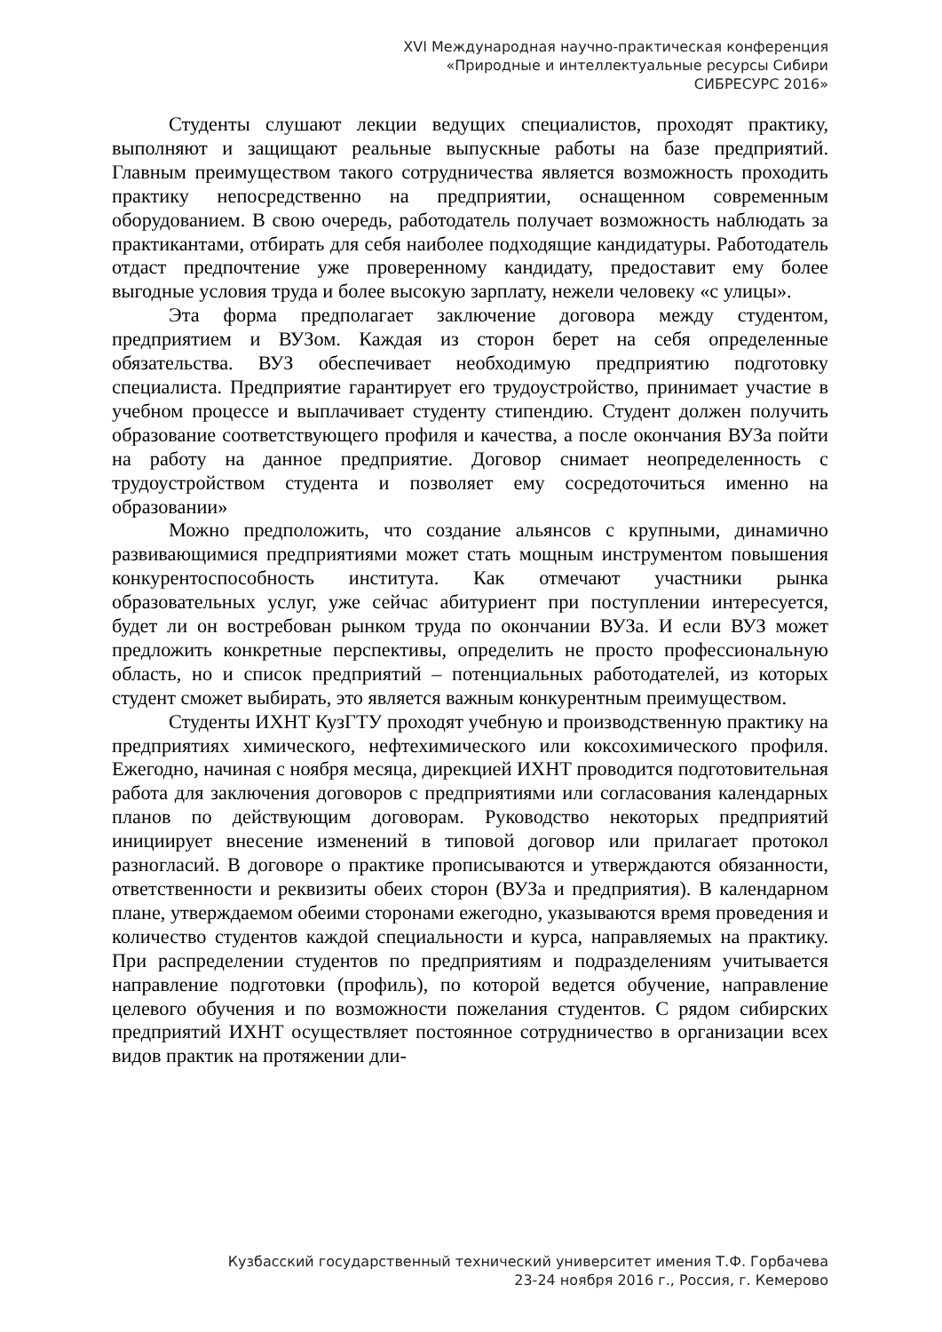XVI Международная научно-практическая конференция
«Природные и интеллектуальные ресурсы Сибири
СИБРЕСУРС 2016»
Студенты слушают лекции ведущих специалистов, проходят практику, выполняют и защищают реальные выпускные работы на базе предприятий. Главным преимуществом такого сотрудничества является возможность проходить практику непосредственно на предприятии, оснащенном современным оборудованием. В свою очередь, работодатель получает возможность наблюдать за практикантами, отбирать для себя наиболее подходящие кандидатуры. Работодатель отдаст предпочтение уже проверенному кандидату, предоставит ему более выгодные условия труда и более высокую зарплату, нежели человеку «с улицы».
Эта форма предполагает заключение договора между студентом, предприятием и ВУЗом. Каждая из сторон берет на себя определенные обязательства. ВУЗ обеспечивает необходимую предприятию подготовку специалиста. Предприятие гарантирует его трудоустройство, принимает участие в учебном процессе и выплачивает студенту стипендию. Студент должен получить образование соответствующего профиля и качества, а после окончания ВУЗа пойти на работу на данное предприятие. Договор снимает неопределенность с трудоустройством студента и позволяет ему сосредоточиться именно на образовании»
Можно предположить, что создание альянсов с крупными, динамично развивающимися предприятиями может стать мощным инструментом повышения конкурентоспособность института. Как отмечают участники рынка образовательных услуг, уже сейчас абитуриент при поступлении интересуется, будет ли он востребован рынком труда по окончании ВУЗа. И если ВУЗ может предложить конкретные перспективы, определить не просто профессиональную область, но и список предприятий – потенциальных работодателей, из которых студент сможет выбирать, это является важным конкурентным преимуществом.
Студенты ИХНТ КузГТУ проходят учебную и производственную практику на предприятиях химического, нефтехимического или коксохимического профиля. Ежегодно, начиная с ноября месяца, дирекцией ИХНТ проводится подготовительная работа для заключения договоров с предприятиями или согласования календарных планов по действующим договорам. Руководство некоторых предприятий инициирует внесение изменений в типовой договор или прилагает протокол разногласий. В договоре о практике прописываются и утверждаются обязанности, ответственности и реквизиты обеих сторон (ВУЗа и предприятия). В календарном плане, утверждаемом обеими сторонами ежегодно, указываются время проведения и количество студентов каждой специальности и курса, направляемых на практику. При распределении студентов по предприятиям и подразделениям учитывается направление подготовки (профиль), по которой ведется обучение, направление целевого обучения и по возможности пожелания студентов. С рядом сибирских предприятий ИХНТ осуществляет постоянное сотрудничество в организации всех видов практик на протяжении дли-
Кузбасский государственный технический университет имения Т.Ф. Горбачева
23-24 ноября 2016 г., Россия, г. Кемерово